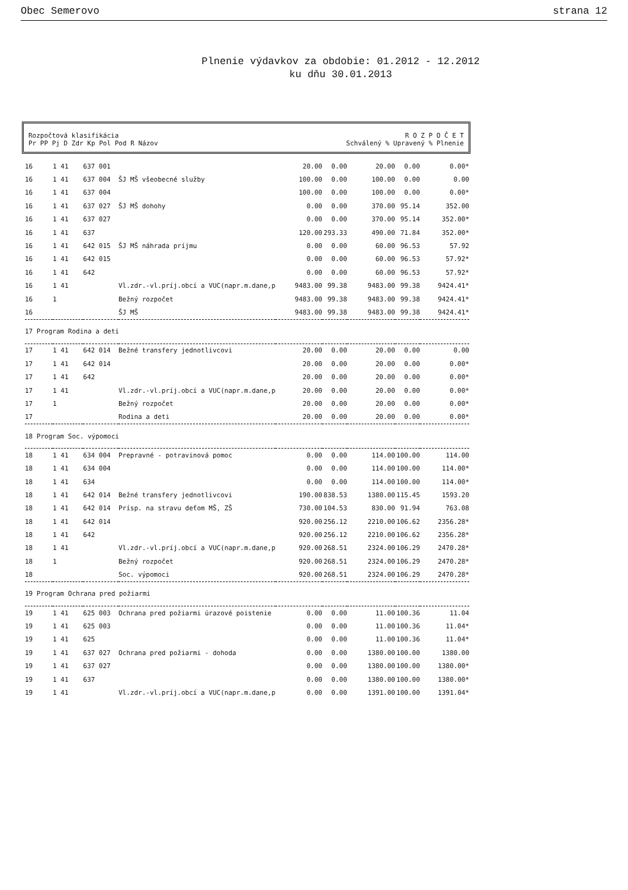Obec Semerovo strana 12
Plnenie výdavkov za obdobie: 01.2012 - 12.2012
ku dňu 30.01.2013
Rozpočtová klasifikácia
Pr PP Pj D Zdr Kp Pol Pod R Názov
R O Z P O Č E T
Schválený % Upravený % Plnenie
| 16 | 1 41 | 637 001 | | 20.00 | 0.00 | 20.00 | 0.00 | 0.00* |
| 16 | 1 41 | 637 004 | ŠJ MŠ všeobecné služby | 100.00 | 0.00 | 100.00 | 0.00 | 0.00 |
| 16 | 1 41 | 637 004 | | 100.00 | 0.00 | 100.00 | 0.00 | 0.00* |
| 16 | 1 41 | 637 027 | ŠJ MŠ dohohy | 0.00 | 0.00 | 370.00 | 95.14 | 352.00 |
| 16 | 1 41 | 637 027 | | 0.00 | 0.00 | 370.00 | 95.14 | 352.00* |
| 16 | 1 41 | 637 | | 120.00 | 293.33 | 490.00 | 71.84 | 352.00* |
| 16 | 1 41 | 642 015 | ŠJ MŠ náhrada príjmu | 0.00 | 0.00 | 60.00 | 96.53 | 57.92 |
| 16 | 1 41 | 642 015 | | 0.00 | 0.00 | 60.00 | 96.53 | 57.92* |
| 16 | 1 41 | 642 | | 0.00 | 0.00 | 60.00 | 96.53 | 57.92* |
| 16 | 1 41 | | Vl.zdr.-vl.príj.obcí a VUC(napr.m.dane,p | 9483.00 | 99.38 | 9483.00 | 99.38 | 9424.41* |
| 16 | 1 | | Bežný rozpočet | 9483.00 | 99.38 | 9483.00 | 99.38 | 9424.41* |
| 16 | | | ŠJ MŠ | 9483.00 | 99.38 | 9483.00 | 99.38 | 9424.41* |
| 17 Program Rodina a deti | | | | | | | | |
| 17 | 1 41 | 642 014 | Bežné transfery jednotlivcovi | 20.00 | 0.00 | 20.00 | 0.00 | 0.00 |
| 17 | 1 41 | 642 014 | | 20.00 | 0.00 | 20.00 | 0.00 | 0.00* |
| 17 | 1 41 | 642 | | 20.00 | 0.00 | 20.00 | 0.00 | 0.00* |
| 17 | 1 41 | | Vl.zdr.-vl.príj.obcí a VUC(napr.m.dane,p | 20.00 | 0.00 | 20.00 | 0.00 | 0.00* |
| 17 | 1 | | Bežný rozpočet | 20.00 | 0.00 | 20.00 | 0.00 | 0.00* |
| 17 | | | Rodina a deti | 20.00 | 0.00 | 20.00 | 0.00 | 0.00* |
| 18 Program Soc. výpomoci | | | | | | | | |
| 18 | 1 41 | 634 004 | Prepravné - potravinová pomoc | 0.00 | 0.00 | 114.00 | 100.00 | 114.00 |
| 18 | 1 41 | 634 004 | | 0.00 | 0.00 | 114.00 | 100.00 | 114.00* |
| 18 | 1 41 | 634 | | 0.00 | 0.00 | 114.00 | 100.00 | 114.00* |
| 18 | 1 41 | 642 014 | Bežné transfery jednotlivcovi | 190.00 | 838.53 | 1380.00 | 115.45 | 1593.20 |
| 18 | 1 41 | 642 014 | Prísp. na stravu deťom MŠ, ZŠ | 730.00 | 104.53 | 830.00 | 91.94 | 763.08 |
| 18 | 1 41 | 642 014 | | 920.00 | 256.12 | 2210.00 | 106.62 | 2356.28* |
| 18 | 1 41 | 642 | | 920.00 | 256.12 | 2210.00 | 106.62 | 2356.28* |
| 18 | 1 41 | | Vl.zdr.-vl.príj.obcí a VUC(napr.m.dane,p | 920.00 | 268.51 | 2324.00 | 106.29 | 2470.28* |
| 18 | 1 | | Bežný rozpočet | 920.00 | 268.51 | 2324.00 | 106.29 | 2470.28* |
| 18 | | | Soc. výpomoci | 920.00 | 268.51 | 2324.00 | 106.29 | 2470.28* |
| 19 Program Ochrana pred požiarmi | | | | | | | | |
| 19 | 1 41 | 625 003 | Ochrana pred požiarmi úrazové poistenie | 0.00 | 0.00 | 11.00 | 100.36 | 11.04 |
| 19 | 1 41 | 625 003 | | 0.00 | 0.00 | 11.00 | 100.36 | 11.04* |
| 19 | 1 41 | 625 | | 0.00 | 0.00 | 11.00 | 100.36 | 11.04* |
| 19 | 1 41 | 637 027 | Ochrana pred požiarmi - dohoda | 0.00 | 0.00 | 1380.00 | 100.00 | 1380.00 |
| 19 | 1 41 | 637 027 | | 0.00 | 0.00 | 1380.00 | 100.00 | 1380.00* |
| 19 | 1 41 | 637 | | 0.00 | 0.00 | 1380.00 | 100.00 | 1380.00* |
| 19 | 1 41 | | Vl.zdr.-vl.príj.obcí a VUC(napr.m.dane,p | 0.00 | 0.00 | 1391.00 | 100.00 | 1391.04* |